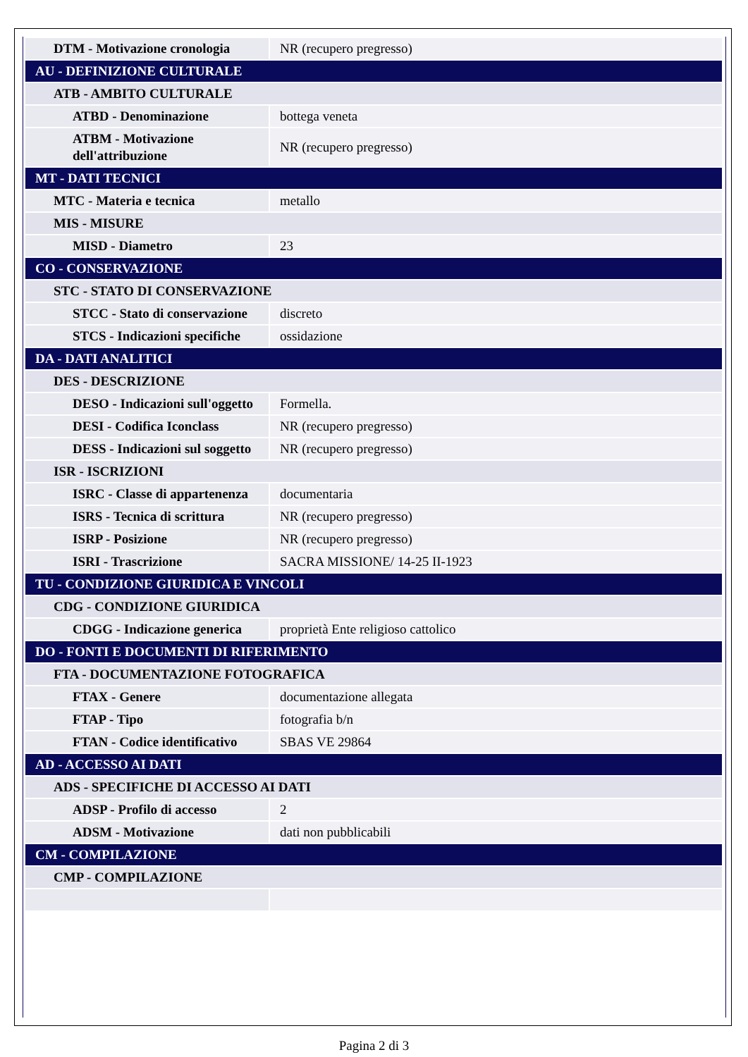| DTM - Motivazione cronologia | NR (recupero pregresso) |
| AU - DEFINIZIONE CULTURALE | |
| ATB - AMBITO CULTURALE | |
| ATBD - Denominazione | bottega veneta |
| ATBM - Motivazione dell'attribuzione | NR (recupero pregresso) |
| MT - DATI TECNICI | |
| MTC - Materia e tecnica | metallo |
| MIS - MISURE | |
| MISD - Diametro | 23 |
| CO - CONSERVAZIONE | |
| STC - STATO DI CONSERVAZIONE | |
| STCC - Stato di conservazione | discreto |
| STCS - Indicazioni specifiche | ossidazione |
| DA - DATI ANALITICI | |
| DES - DESCRIZIONE | |
| DESO - Indicazioni sull'oggetto | Formella. |
| DESI - Codifica Iconclass | NR (recupero pregresso) |
| DESS - Indicazioni sul soggetto | NR (recupero pregresso) |
| ISR - ISCRIZIONI | |
| ISRC - Classe di appartenenza | documentaria |
| ISRS - Tecnica di scrittura | NR (recupero pregresso) |
| ISRP - Posizione | NR (recupero pregresso) |
| ISRI - Trascrizione | SACRA MISSIONE/ 14-25 II-1923 |
| TU - CONDIZIONE GIURIDICA E VINCOLI | |
| CDG - CONDIZIONE GIURIDICA | |
| CDGG - Indicazione generica | proprietà Ente religioso cattolico |
| DO - FONTI E DOCUMENTI DI RIFERIMENTO | |
| FTA - DOCUMENTAZIONE FOTOGRAFICA | |
| FTAX - Genere | documentazione allegata |
| FTAP - Tipo | fotografia b/n |
| FTAN - Codice identificativo | SBAS VE 29864 |
| AD - ACCESSO AI DATI | |
| ADS - SPECIFICHE DI ACCESSO AI DATI | |
| ADSP - Profilo di accesso | 2 |
| ADSM - Motivazione | dati non pubblicabili |
| CM - COMPILAZIONE | |
| CMP - COMPILAZIONE | |
Pagina 2 di 3